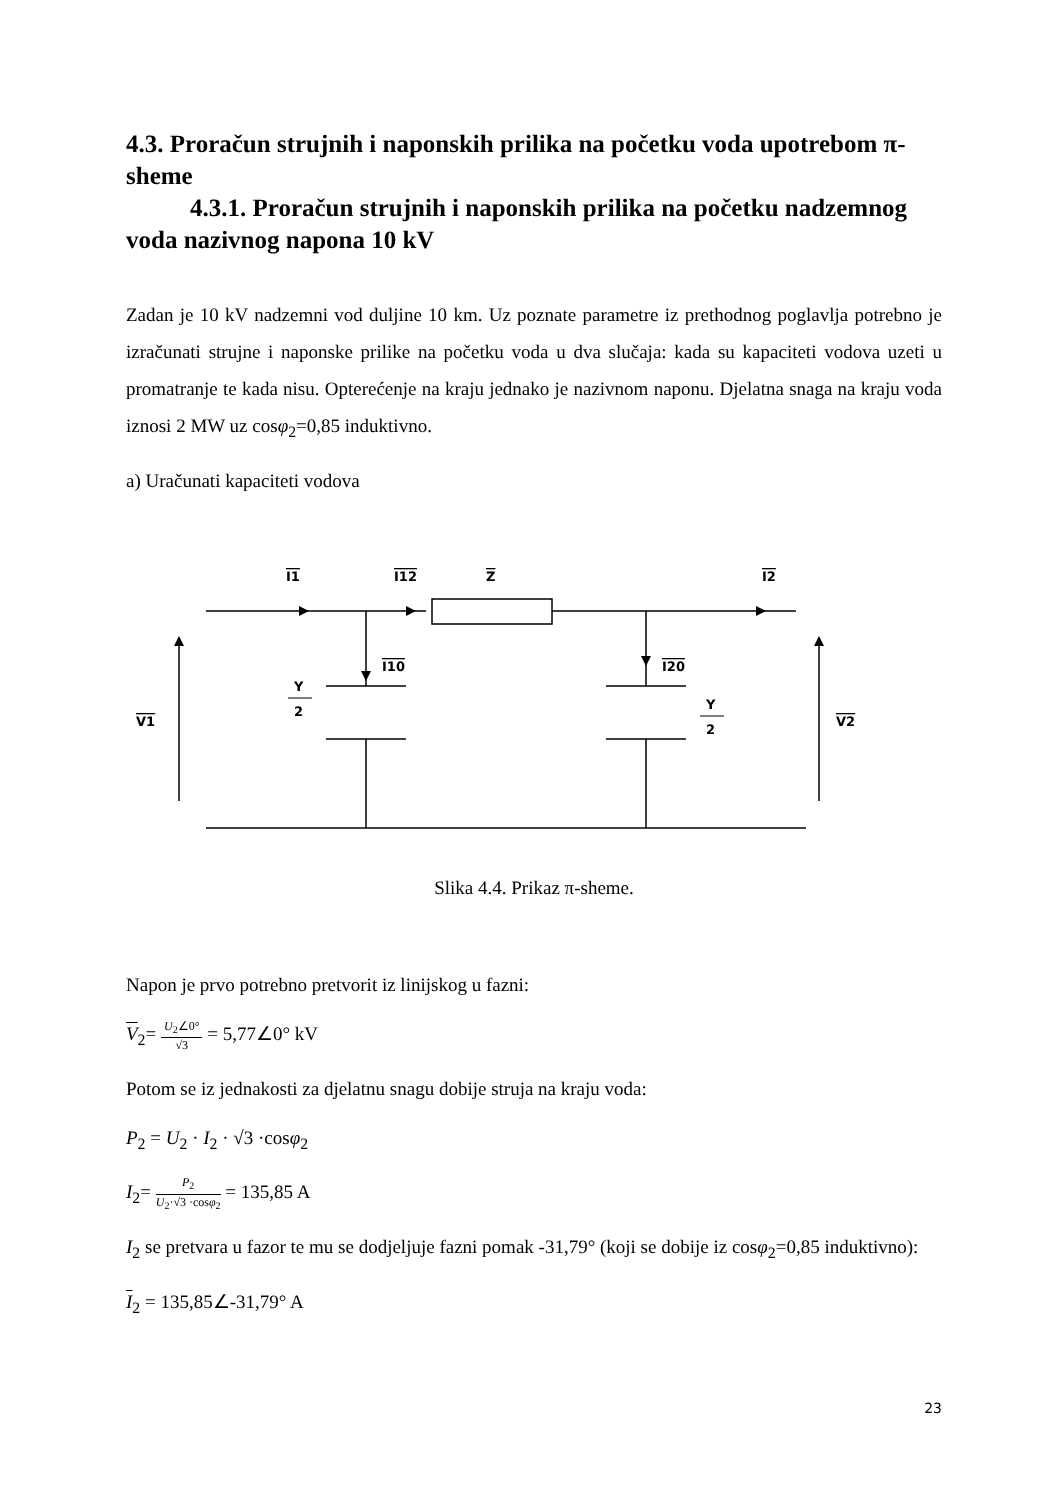4.3. Proračun strujnih i naponskih prilika na početku voda upotrebom π-sheme
4.3.1. Proračun strujnih i naponskih prilika na početku nadzemnog voda nazivnog napona 10 kV
Zadan je 10 kV nadzemni vod duljine 10 km. Uz poznate parametre iz prethodnog poglavlja potrebno je izračunati strujne i naponske prilike na početku voda u dva slučaja: kada su kapaciteti vodova uzeti u promatranje te kada nisu. Opterećenje na kraju jednako je nazivnom naponu. Djelatna snaga na kraju voda iznosi 2 MW uz cosφ<sub>2</sub>=0,85 induktivno.
a) Uračunati kapaciteti vodova
I1
I12
Z
I2
I10
I20
V1
V2
Y
2
Y
2
Slika 4.4. Prikaz π-sheme.
Napon je prvo potrebno pretvorit iz linijskog u fazni:
V<sub>2</sub>= U<sub>2</sub>∠0° √3 = 5,77∠0° kV
Potom se iz jednakosti za djelatnu snagu dobije struja na kraju voda:
P<sub>2</sub> = U<sub>2</sub> · I<sub>2</sub> · √3 ·cosφ<sub>2</sub>
I<sub>2</sub>= P<sub>2</sub> U<sub>2</sub>·√3 ·cosφ<sub>2</sub> = 135,85 A
I<sub>2</sub> se pretvara u fazor te mu se dodjeljuje fazni pomak -31,79° (koji se dobije iz cosφ<sub>2</sub>=0,85 induktivno):
I<sub>2</sub> = 135,85∠-31,79° A
23